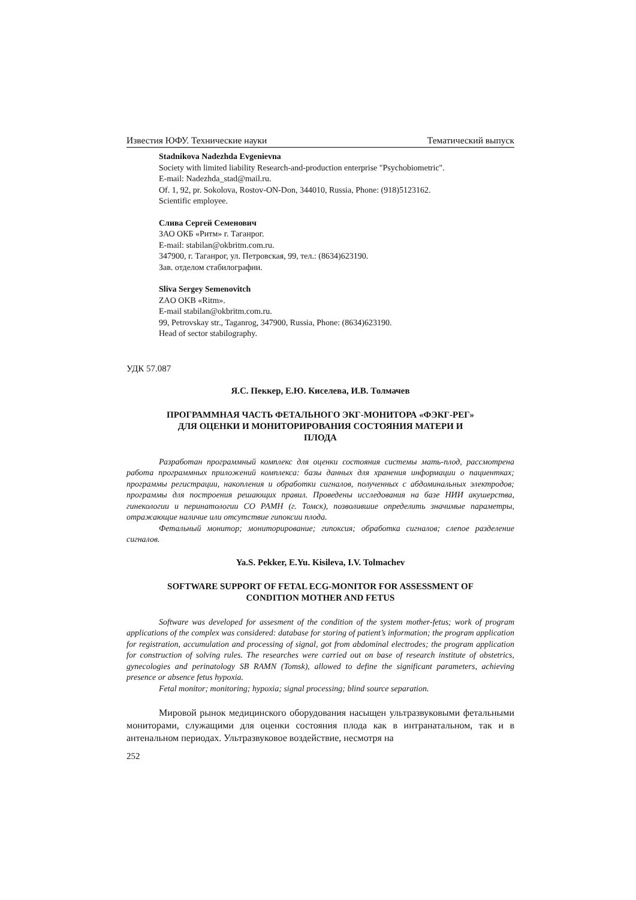Известия ЮФУ. Технические науки Тематический выпуск
Stadnikova Nadezhda Evgenievna
Society with limited liability Research-and-production enterprise "Psychobiometric".
E-mail: Nadezhda_stad@mail.ru.
Of. 1, 92, pr. Sokolova, Rostov-ON-Don, 344010, Russia, Phone: (918)5123162.
Scientific employee.
Слива Сергей Семенович
ЗАО ОКБ «Ритм» г. Таганрог.
E-mail: stabilan@okbritm.com.ru.
347900, г. Таганрог, ул. Петровская, 99, тел.: (8634)623190.
Зав. отделом стабилографии.
Sliva Sergey Semenovitch
ZAO OKB «Ritm».
E-mail stabilan@okbritm.com.ru.
99, Petrovskay str., Taganrog, 347900, Russia, Phone: (8634)623190.
Head of sector stabilography.
УДК 57.087
Я.С. Пеккер, Е.Ю. Киселева, И.В. Толмачев
ПРОГРАММНАЯ ЧАСТЬ ФЕТАЛЬНОГО ЭКГ-МОНИТОРА «ФЭКГ-РЕГ»
ДЛЯ ОЦЕНКИ И МОНИТОРИРОВАНИЯ СОСТОЯНИЯ МАТЕРИ И
ПЛОДА
Разработан программный комплекс для оценки состояния системы мать-плод, рассмотрена работа программных приложений комплекса: базы данных для хранения информации о пациентках; программы регистрации, накопления и обработки сигналов, полученных с абдоминальных электродов; программы для построения решающих правил. Проведены исследования на базе НИИ акушерства, гинекологии и перинатологии СО РАМН (г. Томск), позволившие определить значимые параметры, отражающие наличие или отсутствие гипоксии плода.
Фетальный монитор; мониторирование; гипоксия; обработка сигналов; слепое разделение сигналов.
Ya.S. Pekker, E.Yu. Kisileva, I.V. Tolmachev
SOFTWARE SUPPORT OF FETAL ECG-MONITOR FOR ASSESSMENT OF
CONDITION MOTHER AND FETUS
Software was developed for assesment of the condition of the system mother-fetus; work of program applications of the complex was considered: database for storing of patient’s information; the program application for registration, accumulation and processing of signal, got from abdominal electrodes; the program application for construction of solving rules. The researches were carried out on base of research institute of obstetrics, gynecologies and perinatology SB RAMN (Tomsk), allowed to define the significant parameters, achieving presence or absence fetus hypoxia.
Fetal monitor; monitoring; hypoxia; signal processing; blind source separation.
Мировой рынок медицинского оборудования насыщен ультразвуковыми фетальными мониторами, служащими для оценки состояния плода как в интранатальном, так и в антенальном периодах. Ультразвуковое воздействие, несмотря на
252